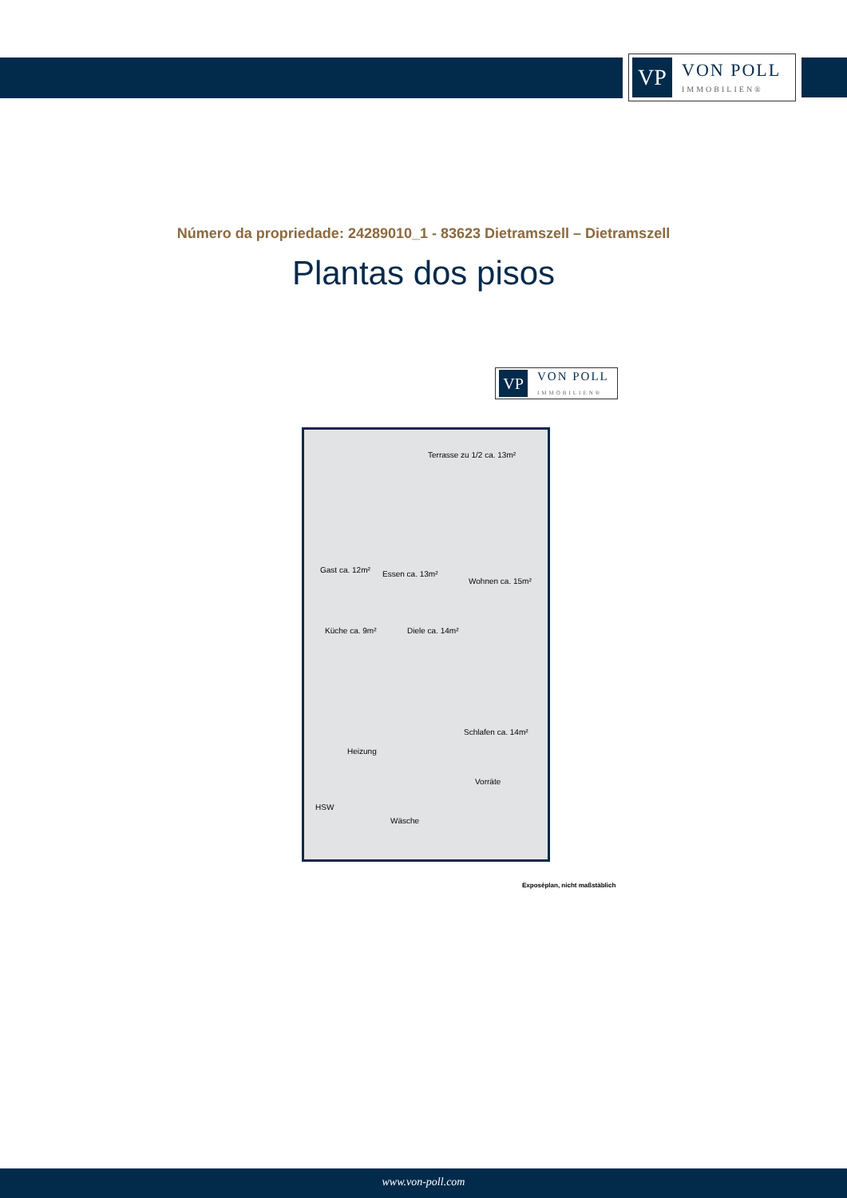VP
VON POLL
IMMOBILIEN®
Número da propriedade: 24289010_1 - 83623 Dietramszell – Dietramszell
Plantas dos pisos
VP
VON POLL
IMMOBILIEN®
Terrasse zu 1/2 ca. 13m²
Gast ca. 12m² Essen ca. 13m²
Wohnen ca. 15m²
Küche ca. 9m² Diele ca. 14m²
Schlafen ca. 14m²
Heizung
Vorräte
HSW
Wäsche
Exposéplan, nicht maßstäblich
www.von-poll.com